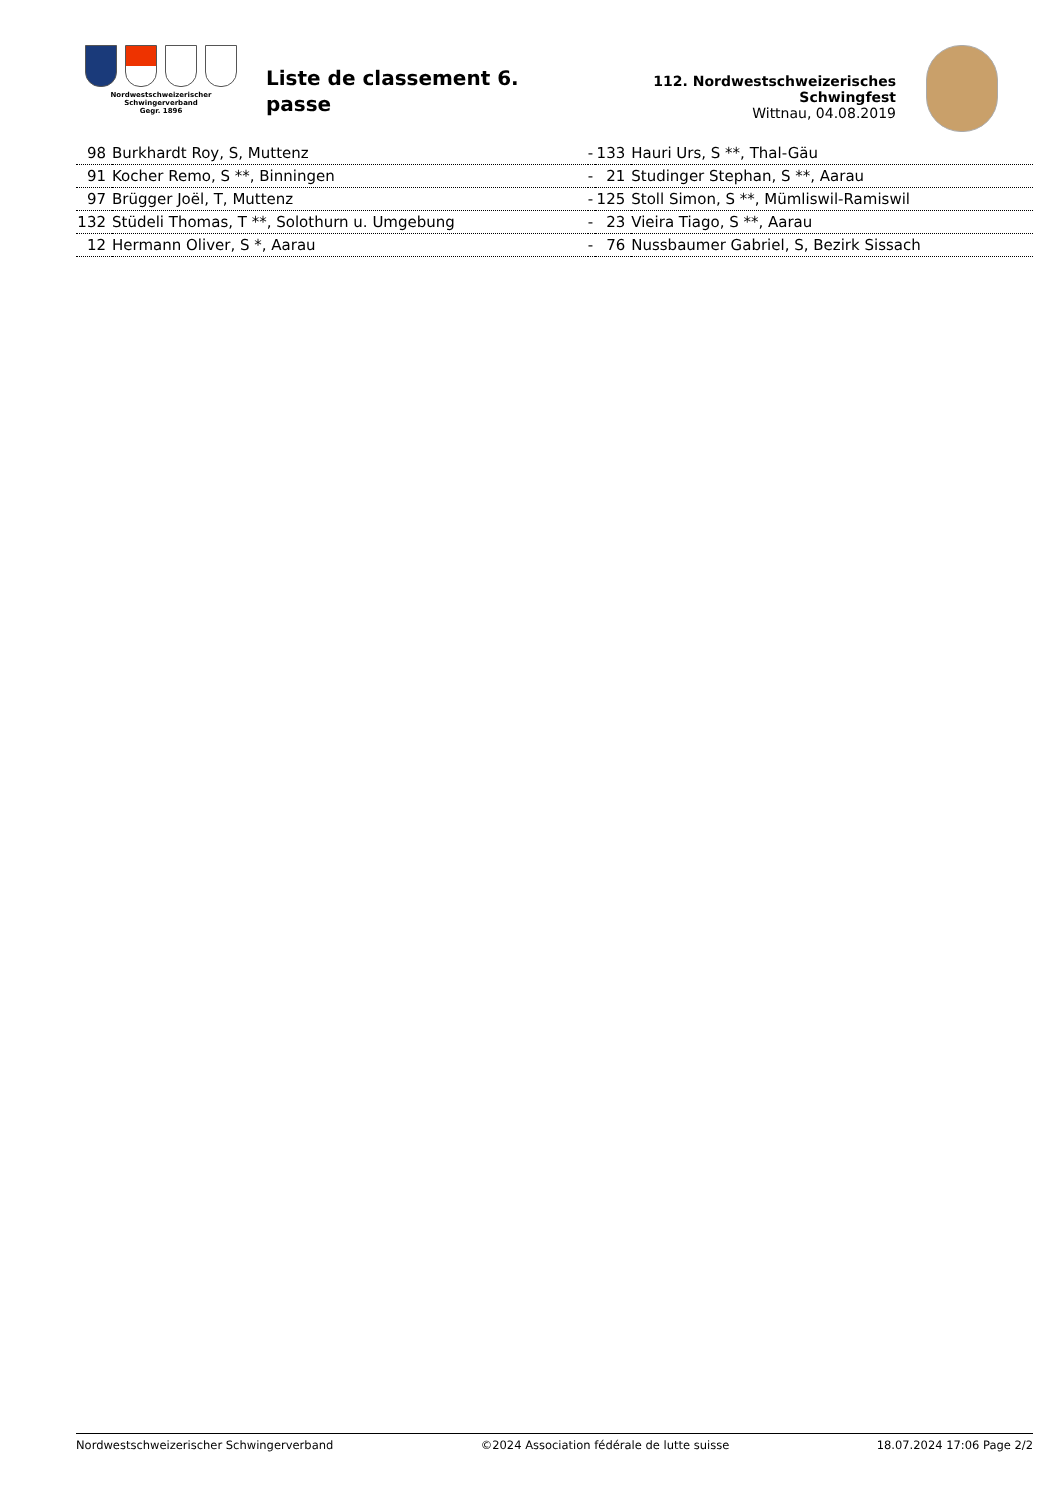Nordwestschweizerischer
Schwingerverband
Gegr. 1896
Liste de classement 6. passe
112. Nordwestschweizerisches Schwingfest
Wittnau, 04.08.2019
| 98 | Burkhardt Roy, S, Muttenz | - | 133 | Hauri Urs, S **, Thal-Gäu |
| 91 | Kocher Remo, S **, Binningen | - | 21 | Studinger Stephan, S **, Aarau |
| 97 | Brügger Joël, T, Muttenz | - | 125 | Stoll Simon, S **, Mümliswil-Ramiswil |
| 132 | Stüdeli Thomas, T **, Solothurn u. Umgebung | - | 23 | Vieira Tiago, S **, Aarau |
| 12 | Hermann Oliver, S *, Aarau | - | 76 | Nussbaumer Gabriel, S, Bezirk Sissach |
Nordwestschweizerischer Schwingerverband ©2024 Association fédérale de lutte suisse 18.07.2024 17:06 Page 2/2